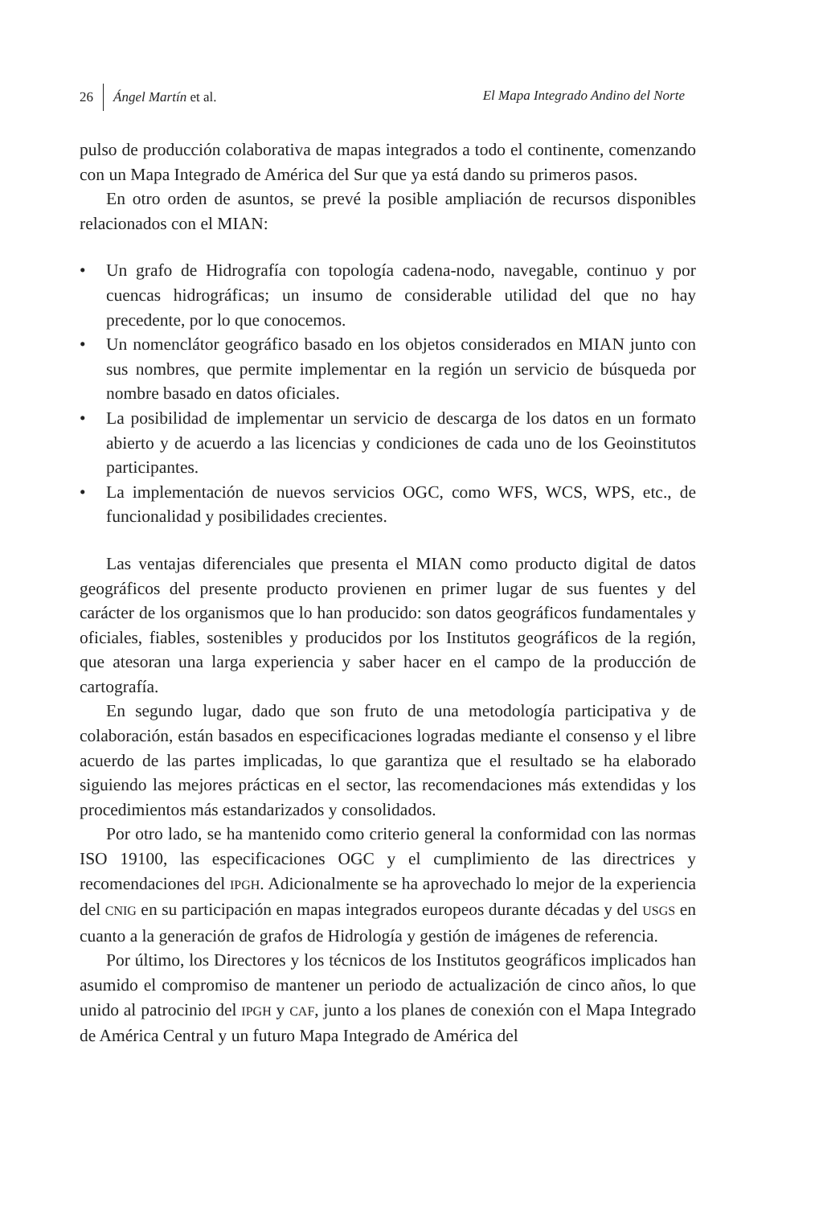26 Ángel Martín et al. El Mapa Integrado Andino del Norte
pulso de producción colaborativa de mapas integrados a todo el continente, comenzando con un Mapa Integrado de América del Sur que ya está dando su primeros pasos.
En otro orden de asuntos, se prevé la posible ampliación de recursos disponibles relacionados con el MIAN:
• Un grafo de Hidrografía con topología cadena-nodo, navegable, continuo y por cuencas hidrográficas; un insumo de considerable utilidad del que no hay precedente, por lo que conocemos.
• Un nomenclátor geográfico basado en los objetos considerados en MIAN junto con sus nombres, que permite implementar en la región un servicio de búsqueda por nombre basado en datos oficiales.
• La posibilidad de implementar un servicio de descarga de los datos en un formato abierto y de acuerdo a las licencias y condiciones de cada uno de los Geoinstitutos participantes.
• La implementación de nuevos servicios OGC, como WFS, WCS, WPS, etc., de funcionalidad y posibilidades crecientes.
Las ventajas diferenciales que presenta el MIAN como producto digital de datos geográficos del presente producto provienen en primer lugar de sus fuentes y del carácter de los organismos que lo han producido: son datos geográficos fundamentales y oficiales, fiables, sostenibles y producidos por los Institutos geográficos de la región, que atesoran una larga experiencia y saber hacer en el campo de la producción de cartografía.
En segundo lugar, dado que son fruto de una metodología participativa y de colaboración, están basados en especificaciones logradas mediante el consenso y el libre acuerdo de las partes implicadas, lo que garantiza que el resultado se ha elaborado siguiendo las mejores prácticas en el sector, las recomendaciones más extendidas y los procedimientos más estandarizados y consolidados.
Por otro lado, se ha mantenido como criterio general la conformidad con las normas ISO 19100, las especificaciones OGC y el cumplimiento de las directrices y recomendaciones del IPGH. Adicionalmente se ha aprovechado lo mejor de la experiencia del CNIG en su participación en mapas integrados europeos durante décadas y del USGS en cuanto a la generación de grafos de Hidrología y gestión de imágenes de referencia.
Por último, los Directores y los técnicos de los Institutos geográficos implicados han asumido el compromiso de mantener un periodo de actualización de cinco años, lo que unido al patrocinio del IPGH y CAF, junto a los planes de conexión con el Mapa Integrado de América Central y un futuro Mapa Integrado de América del